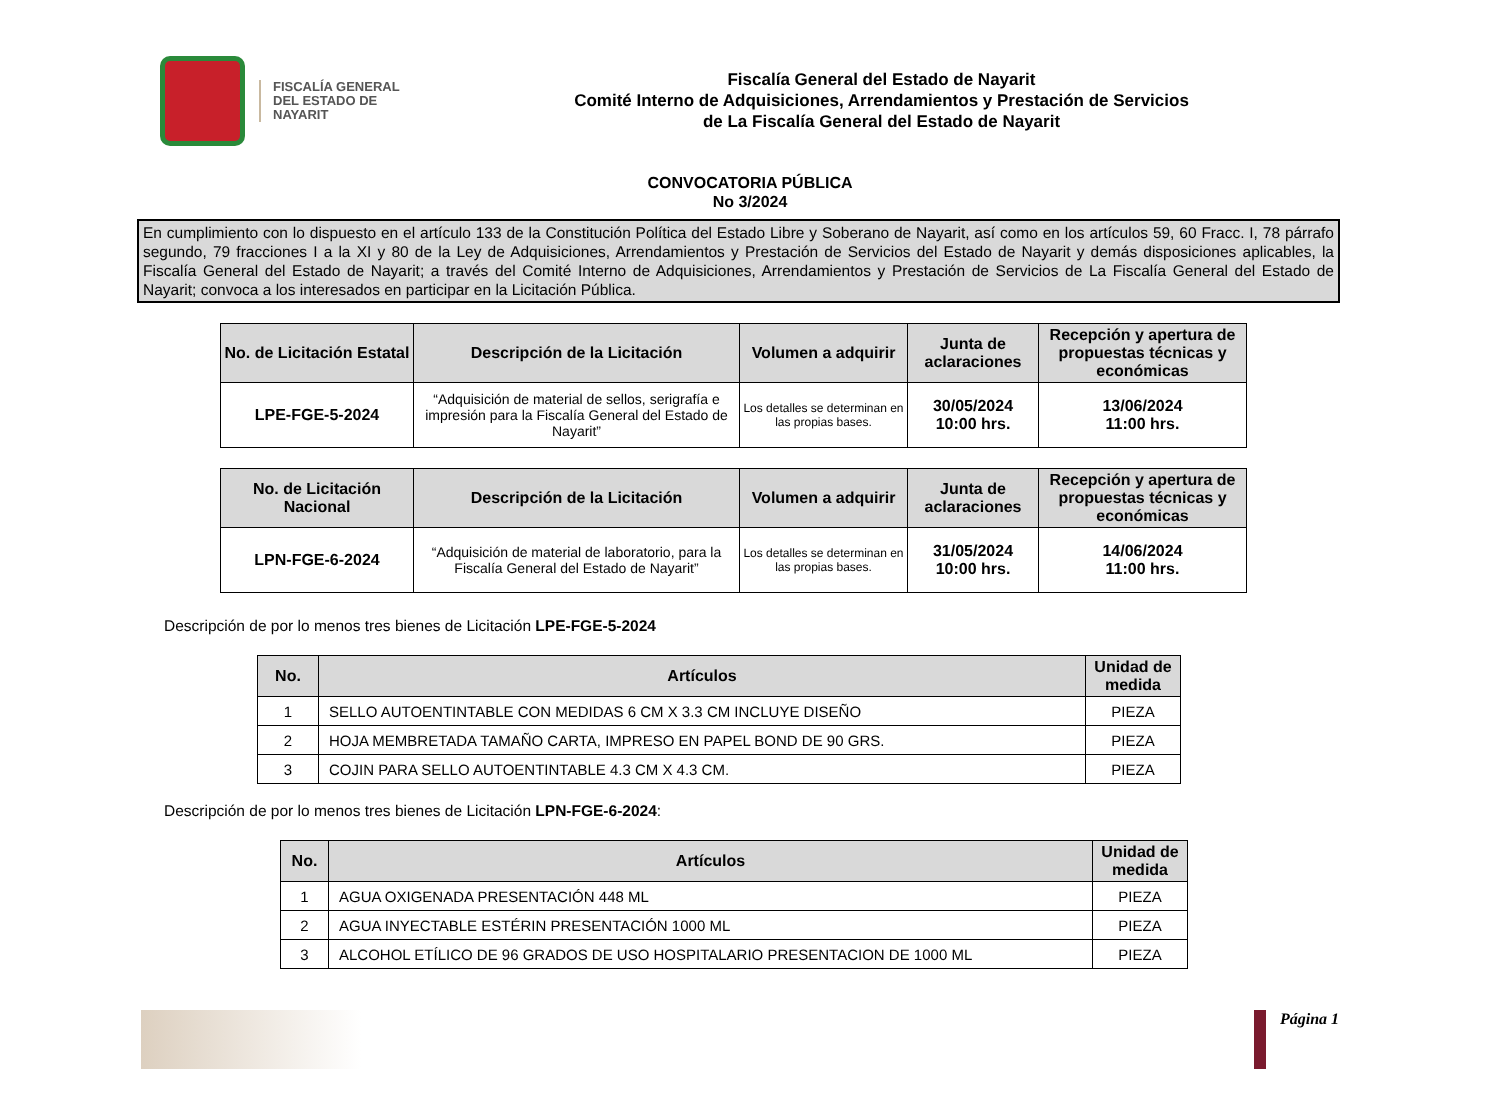FISCALÍA GENERAL DEL ESTADO DE NAYARIT
Fiscalía General del Estado de Nayarit
Comité Interno de Adquisiciones, Arrendamientos y Prestación de Servicios
de La Fiscalía General del Estado de Nayarit
CONVOCATORIA PÚBLICA
No 3/2024
En cumplimiento con lo dispuesto en el artículo 133 de la Constitución Política del Estado Libre y Soberano de Nayarit, así como en los artículos 59, 60 Fracc. I, 78 párrafo segundo, 79 fracciones I a la XI y 80 de la Ley de Adquisiciones, Arrendamientos y Prestación de Servicios del Estado de Nayarit y demás disposiciones aplicables, la Fiscalía General del Estado de Nayarit; a través del Comité Interno de Adquisiciones, Arrendamientos y Prestación de Servicios de La Fiscalía General del Estado de Nayarit; convoca a los interesados en participar en la Licitación Pública.
| No. de Licitación Estatal | Descripción de la Licitación | Volumen a adquirir | Junta de aclaraciones | Recepción y apertura de propuestas técnicas y económicas |
| --- | --- | --- | --- | --- |
| LPE-FGE-5-2024 | “Adquisición de material de sellos, serigrafía e impresión para la Fiscalía General del Estado de Nayarit” | Los detalles se determinan en las propias bases. | 30/05/2024 10:00 hrs. | 13/06/2024 11:00 hrs. |
| No. de Licitación Nacional | Descripción de la Licitación | Volumen a adquirir | Junta de aclaraciones | Recepción y apertura de propuestas técnicas y económicas |
| --- | --- | --- | --- | --- |
| LPN-FGE-6-2024 | “Adquisición de material de laboratorio, para la Fiscalía General del Estado de Nayarit” | Los detalles se determinan en las propias bases. | 31/05/2024 10:00 hrs. | 14/06/2024 11:00 hrs. |
Descripción de por lo menos tres bienes de Licitación LPE-FGE-5-2024
| No. | Artículos | Unidad de medida |
| --- | --- | --- |
| 1 | SELLO AUTOENTINTABLE CON MEDIDAS 6 CM X 3.3 CM INCLUYE DISEÑO | PIEZA |
| 2 | HOJA MEMBRETADA TAMAÑO CARTA, IMPRESO EN PAPEL BOND DE 90 GRS. | PIEZA |
| 3 | COJIN PARA SELLO AUTOENTINTABLE 4.3 CM X 4.3 CM. | PIEZA |
Descripción de por lo menos tres bienes de Licitación LPN-FGE-6-2024:
| No. | Artículos | Unidad de medida |
| --- | --- | --- |
| 1 | AGUA OXIGENADA PRESENTACIÓN 448 ML | PIEZA |
| 2 | AGUA INYECTABLE ESTÉRIN PRESENTACIÓN 1000 ML | PIEZA |
| 3 | ALCOHOL ETÍLICO DE 96 GRADOS DE USO HOSPITALARIO PRESENTACION DE 1000 ML | PIEZA |
Página 1